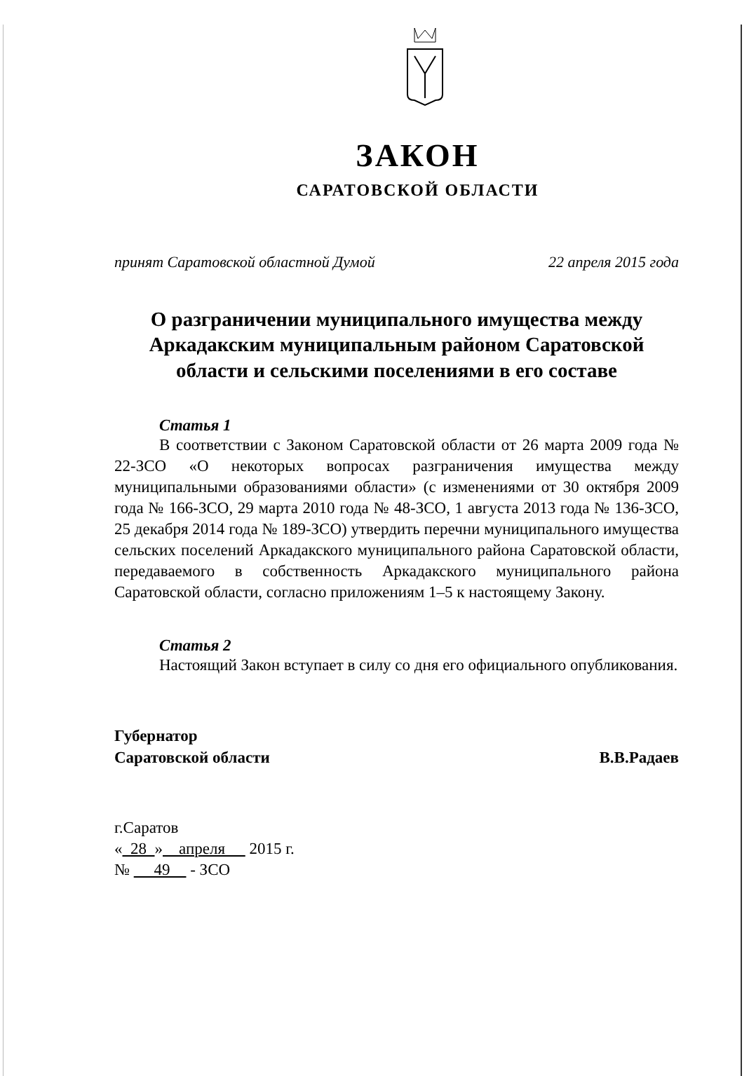ЗАКОН
САРАТОВСКОЙ ОБЛАСТИ
принят Саратовской областной Думой 22 апреля 2015 года
О разграничении муниципального имущества между Аркадакским муниципальным районом Саратовской области и сельскими поселениями в его составе
Статья 1
В соответствии с Законом Саратовской области от 26 марта 2009 года № 22-ЗСО «О некоторых вопросах разграничения имущества между муниципальными образованиями области» (с изменениями от 30 октября 2009 года № 166-ЗСО, 29 марта 2010 года № 48-ЗСО, 1 августа 2013 года № 136-ЗСО, 25 декабря 2014 года № 189-ЗСО) утвердить перечни муниципального имущества сельских поселений Аркадакского муниципального района Саратовской области, передаваемого в собственность Аркадакского муниципального района Саратовской области, согласно приложениям 1–5 к настоящему Закону.
Статья 2
Настоящий Закон вступает в силу со дня его официального опубликования.
Губернатор
Саратовской области
В.В.Радаев
г.Саратов
« 28 » апреля 2015 г.
№ 49 - ЗСО